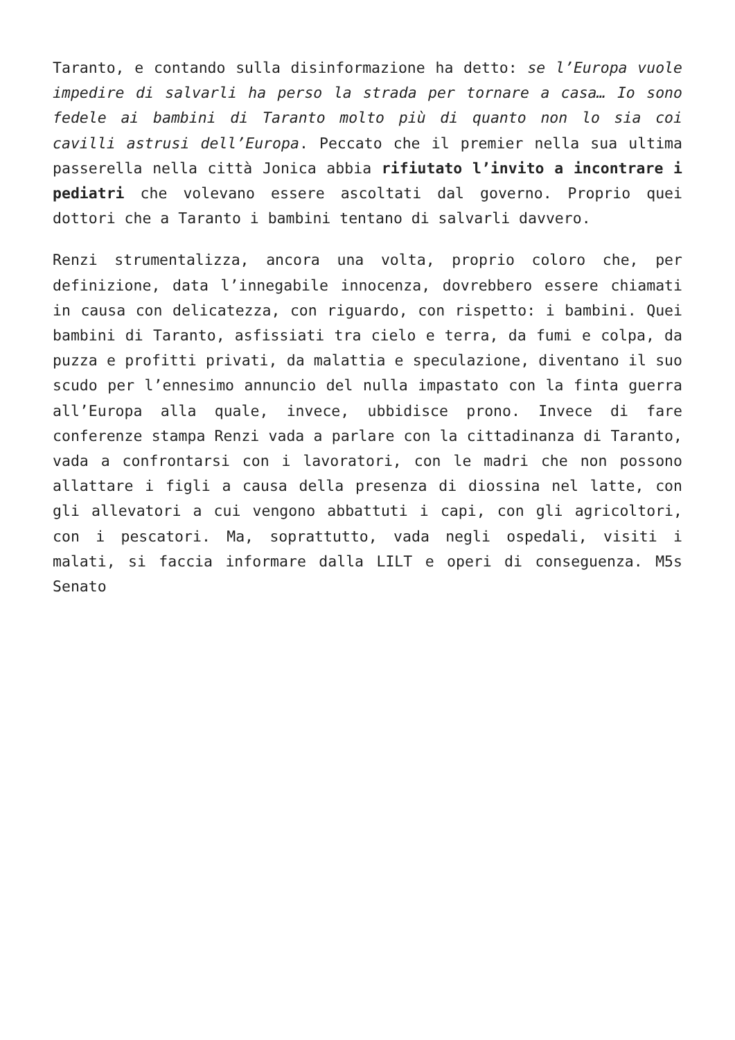Taranto, e contando sulla disinformazione ha detto: se l’Europa vuole impedire di salvarli ha perso la strada per tornare a casa… Io sono fedele ai bambini di Taranto molto più di quanto non lo sia coi cavilli astrusi dell’Europa. Peccato che il premier nella sua ultima passerella nella città Jonica abbia rifiutato l’invito a incontrare i pediatri che volevano essere ascoltati dal governo. Proprio quei dottori che a Taranto i bambini tentano di salvarli davvero.
Renzi strumentalizza, ancora una volta, proprio coloro che, per definizione, data l’innegabile innocenza, dovrebbero essere chiamati in causa con delicatezza, con riguardo, con rispetto: i bambini. Quei bambini di Taranto, asfissiati tra cielo e terra, da fumi e colpa, da puzza e profitti privati, da malattia e speculazione, diventano il suo scudo per l’ennesimo annuncio del nulla impastato con la finta guerra all’Europa alla quale, invece, ubbidisce prono. Invece di fare conferenze stampa Renzi vada a parlare con la cittadinanza di Taranto, vada a confrontarsi con i lavoratori, con le madri che non possono allattare i figli a causa della presenza di diossina nel latte, con gli allevatori a cui vengono abbattuti i capi, con gli agricoltori, con i pescatori. Ma, soprattutto, vada negli ospedali, visiti i malati, si faccia informare dalla LILT e operi di conseguenza. M5s Senato